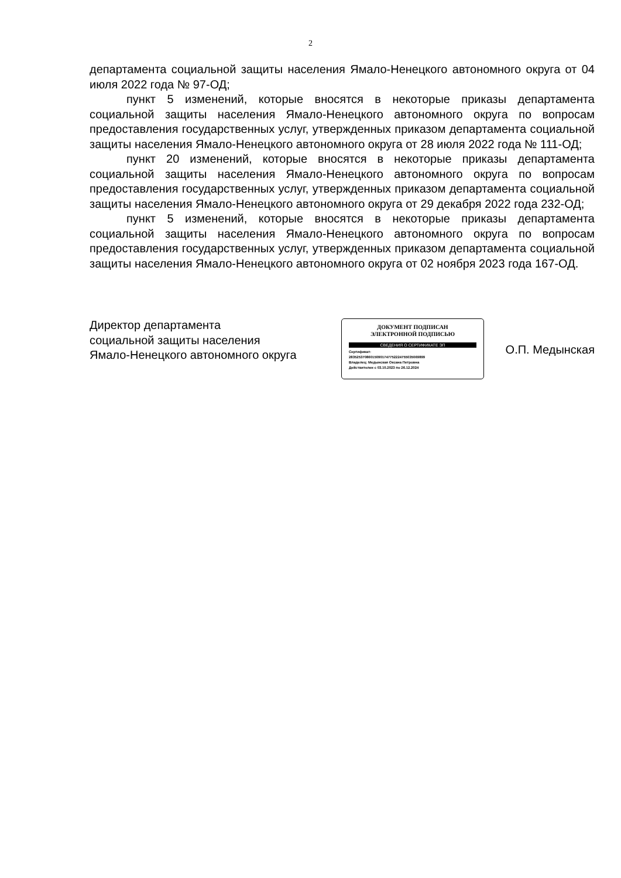2
департамента социальной защиты населения Ямало-Ненецкого автономного округа от 04 июля 2022 года № 97-ОД;
пункт 5 изменений, которые вносятся в некоторые приказы департамента социальной защиты населения Ямало-Ненецкого автономного округа по вопросам предоставления государственных услуг, утвержденных приказом департамента социальной защиты населения Ямало-Ненецкого автономного округа от 28 июля 2022 года № 111-ОД;
пункт 20 изменений, которые вносятся в некоторые приказы департамента социальной защиты населения Ямало-Ненецкого автономного округа по вопросам предоставления государственных услуг, утвержденных приказом департамента социальной защиты населения Ямало-Ненецкого автономного округа от 29 декабря 2022 года 232-ОД;
пункт 5 изменений, которые вносятся в некоторые приказы департамента социальной защиты населения Ямало-Ненецкого автономного округа по вопросам предоставления государственных услуг, утвержденных приказом департамента социальной защиты населения Ямало-Ненецкого автономного округа от 02 ноября 2023 года 167-ОД.
Директор департамента
социальной защиты населения
Ямало-Ненецкого автономного округа
ДОКУМЕНТ ПОДПИСАН
ЭЛЕКТРОННОЙ ПОДПИСЬЮ
СВЕДЕНИЯ О СЕРТИФИКАТЕ ЭП
Сертификат:
283525370860150901747752224755035069899
Владелец: Медынская Оксана Петровна
Действителен с 03.10.2023 по 26.12.2024
О.П. Медынская